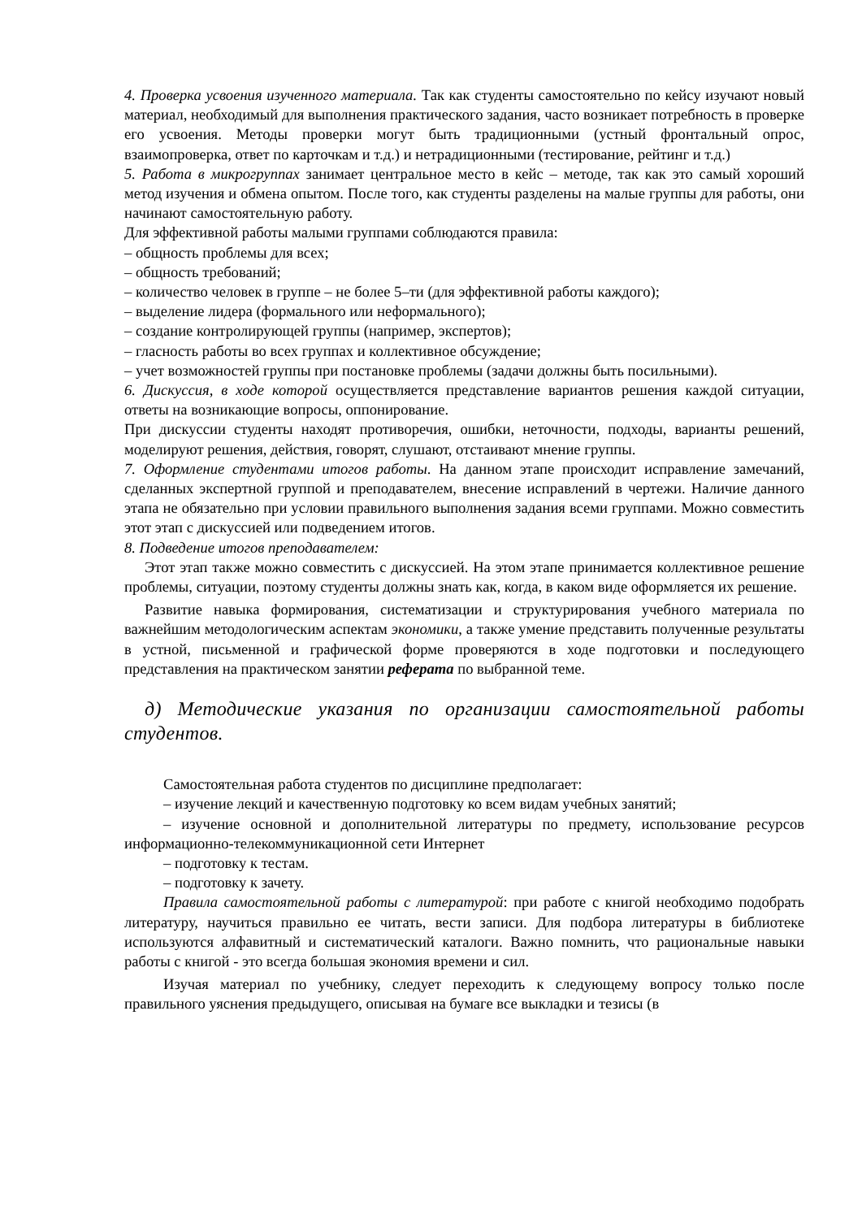4. Проверка усвоения изученного материала. Так как студенты самостоятельно по кейсу изучают новый материал, необходимый для выполнения практического задания, часто возникает потребность в проверке его усвоения. Методы проверки могут быть традиционными (устный фронтальный опрос, взаимопроверка, ответ по карточкам и т.д.) и нетрадиционными (тестирование, рейтинг и т.д.)
5. Работа в микрогруппах занимает центральное место в кейс – методе, так как это самый хороший метод изучения и обмена опытом. После того, как студенты разделены на малые группы для работы, они начинают самостоятельную работу.
Для эффективной работы малыми группами соблюдаются правила:
– общность проблемы для всех;
– общность требований;
– количество человек в группе – не более 5–ти (для эффективной работы каждого);
– выделение лидера (формального или неформального);
– создание контролирующей группы (например, экспертов);
– гласность работы во всех группах и коллективное обсуждение;
– учет возможностей группы при постановке проблемы (задачи должны быть посильными).
6. Дискуссия, в ходе которой осуществляется представление вариантов решения каждой ситуации, ответы на возникающие вопросы, оппонирование.
При дискуссии студенты находят противоречия, ошибки, неточности, подходы, варианты решений, моделируют решения, действия, говорят, слушают, отстаивают мнение группы.
7. Оформление студентами итогов работы. На данном этапе происходит исправление замечаний, сделанных экспертной группой и преподавателем, внесение исправлений в чертежи. Наличие данного этапа не обязательно при условии правильного выполнения задания всеми группами. Можно совместить этот этап с дискуссией или подведением итогов.
8. Подведение итогов преподавателем:
Этот этап также можно совместить с дискуссией. На этом этапе принимается коллективное решение проблемы, ситуации, поэтому студенты должны знать как, когда, в каком виде оформляется их решение.
Развитие навыка формирования, систематизации и структурирования учебного материала по важнейшим методологическим аспектам экономики, а также умение представить полученные результаты в устной, письменной и графической форме проверяются в ходе подготовки и последующего представления на практическом занятии реферата по выбранной теме.
д) Методические указания по организации самостоятельной работы студентов.
Самостоятельная работа студентов по дисциплине предполагает:
– изучение лекций и качественную подготовку ко всем видам учебных занятий;
– изучение основной и дополнительной литературы по предмету, использование ресурсов информационно-телекоммуникационной сети Интернет
– подготовку к тестам.
– подготовку к зачету.
Правила самостоятельной работы с литературой: при работе с книгой необходимо подобрать литературу, научиться правильно ее читать, вести записи. Для подбора литературы в библиотеке используются алфавитный и систематический каталоги. Важно помнить, что рациональные навыки работы с книгой - это всегда большая экономия времени и сил.
Изучая материал по учебнику, следует переходить к следующему вопросу только после правильного уяснения предыдущего, описывая на бумаге все выкладки и тезисы (в